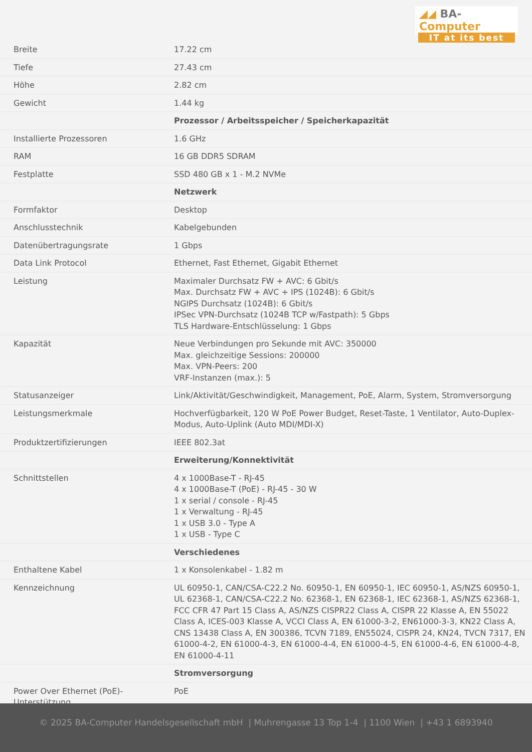◢◢ BA-Computer
IT at its best
| Breite | 17.22 cm |
| Tiefe | 27.43 cm |
| Höhe | 2.82 cm |
| Gewicht | 1.44 kg |
| | Prozessor / Arbeitsspeicher / Speicherkapazität |
| Installierte Prozessoren | 1.6 GHz |
| RAM | 16 GB DDR5 SDRAM |
| Festplatte | SSD 480 GB x 1 - M.2 NVMe |
| | Netzwerk |
| Formfaktor | Desktop |
| Anschlusstechnik | Kabelgebunden |
| Datenübertragungsrate | 1 Gbps |
| Data Link Protocol | Ethernet, Fast Ethernet, Gigabit Ethernet |
| Leistung | Maximaler Durchsatz FW + AVC: 6 Gbit/s Max. Durchsatz FW + AVC + IPS (1024B): 6 Gbit/s NGIPS Durchsatz (1024B): 6 Gbit/s IPSec VPN-Durchsatz (1024B TCP w/Fastpath): 5 Gbps TLS Hardware-Entschlüsselung: 1 Gbps |
| Kapazität | Neue Verbindungen pro Sekunde mit AVC: 350000 Max. gleichzeitige Sessions: 200000 Max. VPN-Peers: 200 VRF-Instanzen (max.): 5 |
| Statusanzeiger | Link/Aktivität/Geschwindigkeit, Management, PoE, Alarm, System, Stromversorgung |
| Leistungsmerkmale | Hochverfügbarkeit, 120 W PoE Power Budget, Reset-Taste, 1 Ventilator, Auto-Duplex-Modus, Auto-Uplink (Auto MDI/MDI-X) |
| Produktzertifizierungen | IEEE 802.3at |
| | Erweiterung/Konnektivität |
| Schnittstellen | 4 x 1000Base-T - RJ-45 4 x 1000Base-T (PoE) - RJ-45 - 30 W 1 x serial / console - RJ-45 1 x Verwaltung - RJ-45 1 x USB 3.0 - Type A 1 x USB - Type C |
| | Verschiedenes |
| Enthaltene Kabel | 1 x Konsolenkabel - 1.82 m |
| Kennzeichnung | UL 60950-1, CAN/CSA-C22.2 No. 60950-1, EN 60950-1, IEC 60950-1, AS/NZS 60950-1, UL 62368-1, CAN/CSA-C22.2 No. 62368-1, EN 62368-1, IEC 62368-1, AS/NZS 62368-1, FCC CFR 47 Part 15 Class A, AS/NZS CISPR22 Class A, CISPR 22 Klasse A, EN 55022 Class A, ICES-003 Klasse A, VCCI Class A, EN 61000-3-2, EN61000-3-3, KN22 Class A, CNS 13438 Class A, EN 300386, TCVN 7189, EN55024, CISPR 24, KN24, TVCN 7317, EN 61000-4-2, EN 61000-4-3, EN 61000-4-4, EN 61000-4-5, EN 61000-4-6, EN 61000-4-8, EN 61000-4-11 |
| | Stromversorgung |
| Power Over Ethernet (PoE)-Unterstützung | PoE |
© 2025 BA-Computer Handelsgesellschaft mbH | Muhrengasse 13 Top 1-4 | 1100 Wien | +43 1 6893940